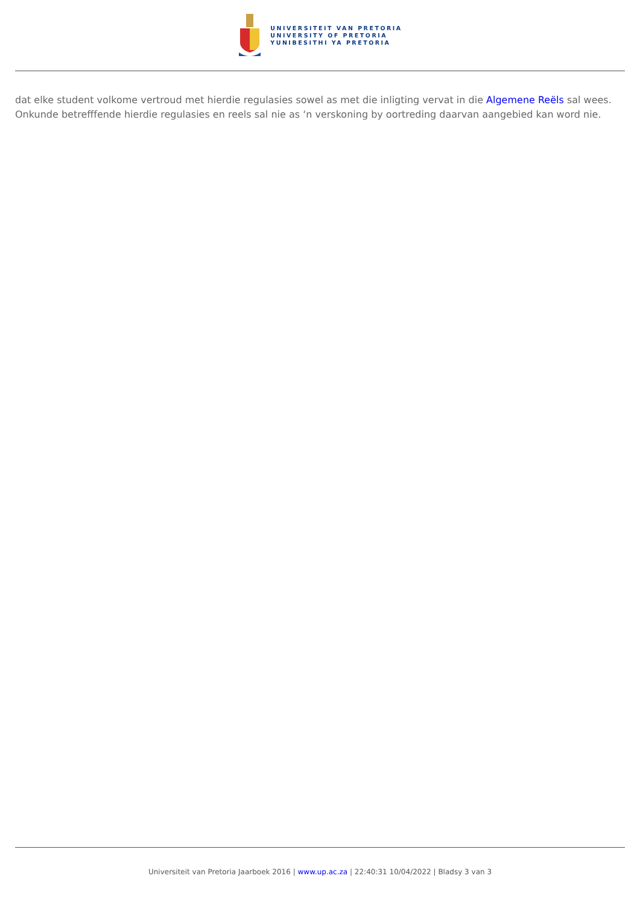UNIVERSITEIT VAN PRETORIA
UNIVERSITY OF PRETORIA
YUNIBESITHI YA PRETORIA
dat elke student volkome vertroud met hierdie regulasies sowel as met die inligting vervat in die Algemene Reëls sal wees. Onkunde betrefffende hierdie regulasies en reels sal nie as ‘n verskoning by oortreding daarvan aangebied kan word nie.
Universiteit van Pretoria Jaarboek 2016 | www.up.ac.za | 22:40:31 10/04/2022 | Bladsy 3 van 3